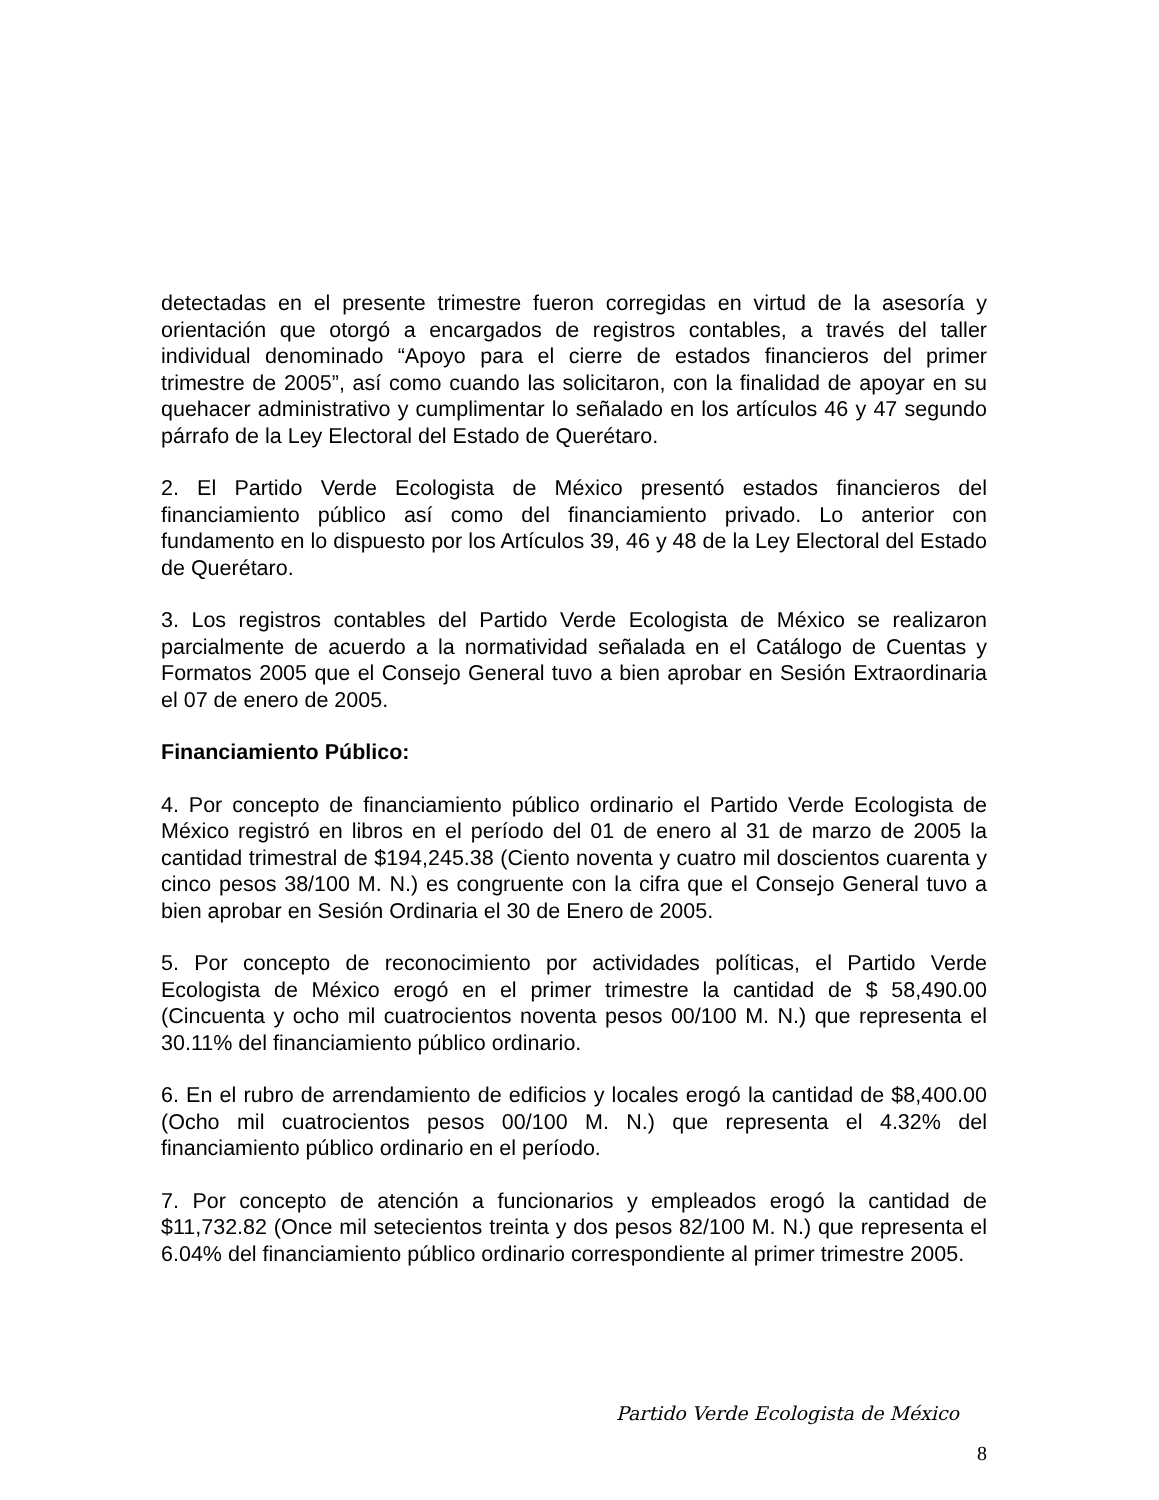detectadas en el presente trimestre fueron corregidas en virtud de la asesoría y orientación que otorgó a encargados de registros contables, a través del taller individual denominado “Apoyo para el cierre de estados financieros del primer trimestre de 2005”, así como cuando las solicitaron, con la finalidad de apoyar en su quehacer administrativo y cumplimentar lo señalado en los artículos 46 y 47 segundo párrafo de la Ley Electoral del Estado de Querétaro.
2. El Partido Verde Ecologista de México presentó estados financieros del financiamiento público así como del financiamiento privado. Lo anterior con fundamento en lo dispuesto por los Artículos 39, 46 y 48 de la Ley Electoral del Estado de Querétaro.
3. Los registros contables del Partido Verde Ecologista de México se realizaron parcialmente de acuerdo a la normatividad señalada en el Catálogo de Cuentas y Formatos 2005 que el Consejo General tuvo a bien aprobar en Sesión Extraordinaria el 07 de enero de 2005.
Financiamiento Público:
4. Por concepto de financiamiento público ordinario el Partido Verde Ecologista de México registró en libros en el período del 01 de enero al 31 de marzo de 2005 la cantidad trimestral de $194,245.38 (Ciento noventa y cuatro mil doscientos cuarenta y cinco pesos 38/100 M. N.) es congruente con la cifra que el Consejo General tuvo a bien aprobar en Sesión Ordinaria el 30 de Enero de 2005.
5. Por concepto de reconocimiento por actividades políticas, el Partido Verde Ecologista de México erogó en el primer trimestre la cantidad de $ 58,490.00 (Cincuenta y ocho mil cuatrocientos noventa pesos 00/100 M. N.) que representa el 30.11% del financiamiento público ordinario.
6. En el rubro de arrendamiento de edificios y locales erogó la cantidad de $8,400.00 (Ocho mil cuatrocientos pesos 00/100 M. N.) que representa el 4.32% del financiamiento público ordinario en el período.
7. Por concepto de atención a funcionarios y empleados erogó la cantidad de $11,732.82 (Once mil setecientos treinta y dos pesos 82/100 M. N.) que representa el 6.04% del financiamiento público ordinario correspondiente al primer trimestre 2005.
Partido Verde Ecologista de México
8